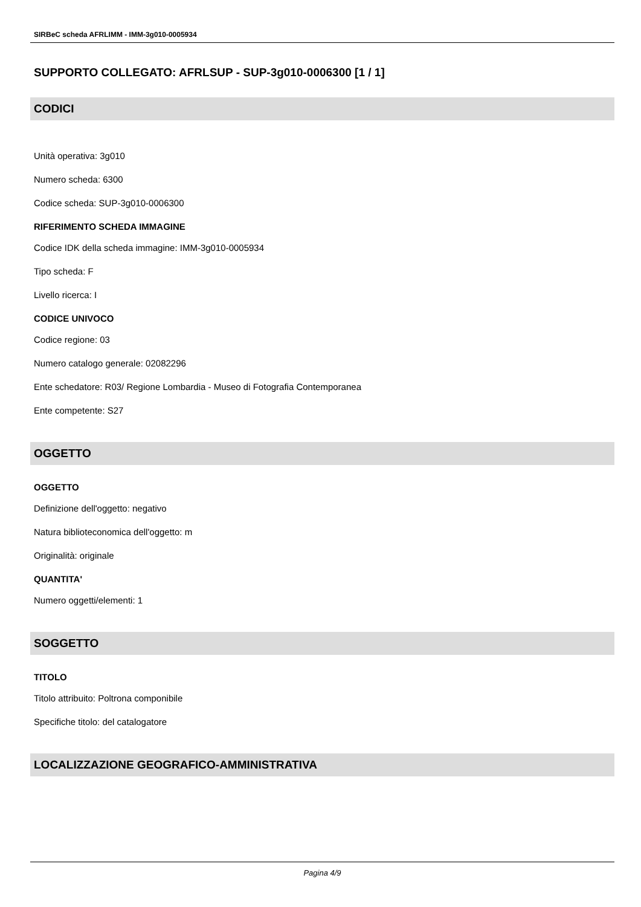SIRBeC scheda AFRLIMM - IMM-3g010-0005934
SUPPORTO COLLEGATO: AFRLSUP - SUP-3g010-0006300 [1 / 1]
CODICI
Unità operativa: 3g010
Numero scheda: 6300
Codice scheda: SUP-3g010-0006300
RIFERIMENTO SCHEDA IMMAGINE
Codice IDK della scheda immagine: IMM-3g010-0005934
Tipo scheda: F
Livello ricerca: I
CODICE UNIVOCO
Codice regione: 03
Numero catalogo generale: 02082296
Ente schedatore: R03/ Regione Lombardia - Museo di Fotografia Contemporanea
Ente competente: S27
OGGETTO
OGGETTO
Definizione dell'oggetto: negativo
Natura biblioteconomica dell'oggetto: m
Originalità: originale
QUANTITA'
Numero oggetti/elementi: 1
SOGGETTO
TITOLO
Titolo attribuito: Poltrona componibile
Specifiche titolo: del catalogatore
LOCALIZZAZIONE GEOGRAFICO-AMMINISTRATIVA
Pagina 4/9